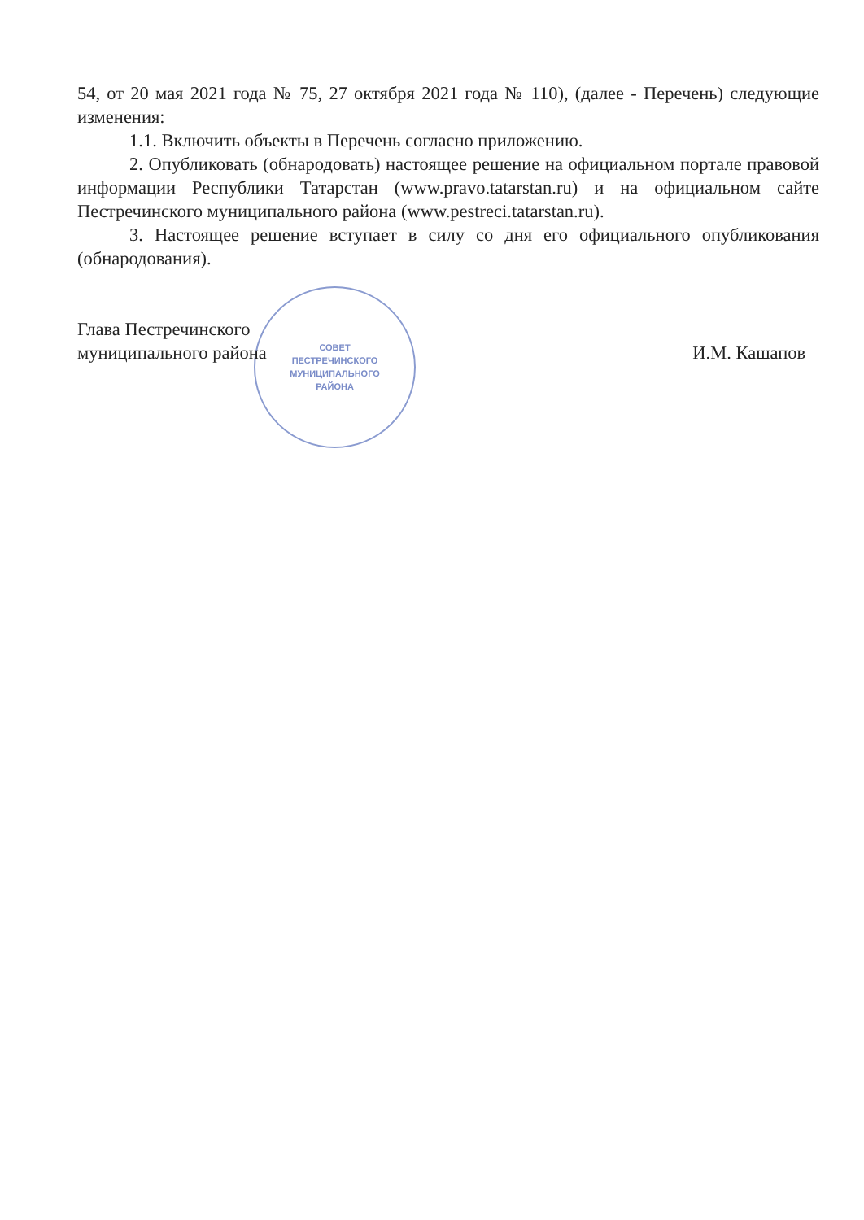СОВЕТ
ПЕСТРЕЧИНСКОГО
МУНИЦИПАЛЬНОГО
РАЙОНА
54, от 20 мая 2021 года № 75, 27 октября 2021 года № 110), (далее - Перечень) следующие изменения:
1.1. Включить объекты в Перечень согласно приложению.
2. Опубликовать (обнародовать) настоящее решение на официальном портале правовой информации Республики Татарстан (www.pravo.tatarstan.ru) и на официальном сайте Пестречинского муниципального района (www.pestreci.tatarstan.ru).
3. Настоящее решение вступает в силу со дня его официального опубликования (обнародования).
Глава Пестречинского
муниципального района
И.М. Кашапов